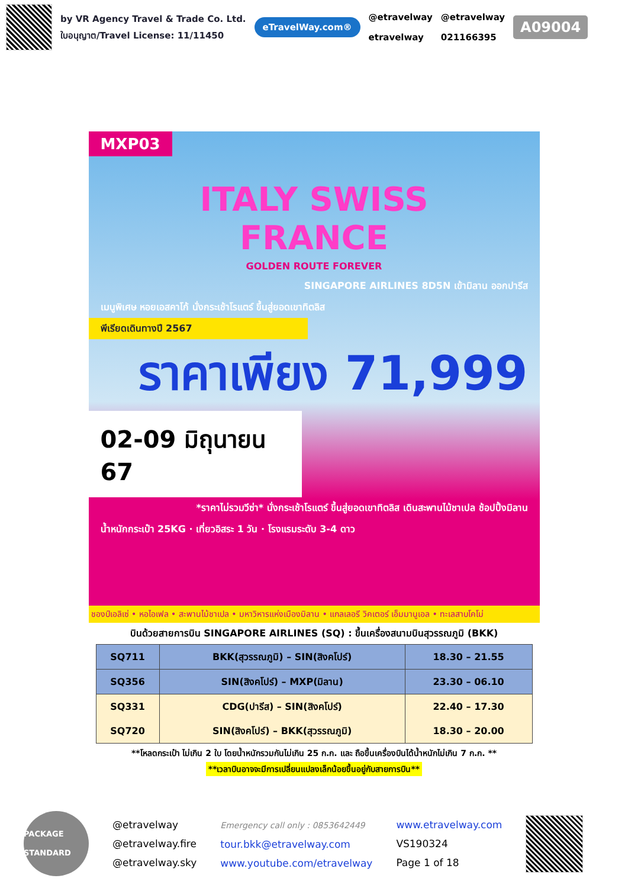by VR Agency Travel & Trade Co. Ltd.
ใบอนุญาต/Travel License: 11/11450
eTravelWay.com®
@etravelway
etravelway
@etravelway
021166395
A09004
MXP03
ITALY SWISS
FRANCE
GOLDEN ROUTE FOREVER
SINGAPORE AIRLINES 8D5N เข้ามิลาน ออกปารีส
เมนูพิเศษ หอยเอสคาโก้ นั่งกระเช้าโรแตร์ ขึ้นสู่ยอดเขาทิตลิส
พีเรียดเดินทางปี 2567
ราคาเพียง 71,999
02-09 มิถุนายน 67
*ราคาไม่รวมวีซ่า* นั่งกระเช้าโรแตร์ ขึ้นสู่ยอดเขาทิตลิส เดินสะพานไม้ชาเปล ช้อปปิ้งมิลาน
น้ำหนักกระเป๋า 25KG · เที่ยวอิสระ 1 วัน · โรงแรมระดับ 3-4 ดาว
ชองป์เอลิเซ่ • หอไอเฟล • สะพานไม้ชาเปล • มหาวิหารแห่งเมืองมิลาน • แกลเลอรี วิคเตอร์ เอ็มมานูเอล • ทะเลสาบโคโม่
บินด้วยสายการบิน SINGAPORE AIRLINES (SQ) : ขึ้นเครื่องสนามบินสุวรรณภูมิ (BKK)
| SQ711 | BKK(สุวรรณภูมิ) – SIN(สิงคโปร์) | 18.30 – 21.55 |
| SQ356 | SIN(สิงคโปร์) – MXP(มิลาน) | 23.30 – 06.10 |
| SQ331 | CDG(ปารีส) – SIN(สิงคโปร์) | 22.40 – 17.30 |
| SQ720 | SIN(สิงคโปร์) – BKK(สุวรรณภูมิ) | 18.30 – 20.00 |
**โหลดกระเป๋า ไม่เกิน 2 ใบ โดยน้ำหนักรวมกันไม่เกิน 25 ก.ก. และ ถือขึ้นเครื่องบินได้น้ำหนักไม่เกิน 7 ก.ก. **
**เวลาบินอาจจะมีการเปลี่ยนแปลงเล็กน้อยขึ้นอยู่กับสายการบิน**
PACKAGE STANDARD
@etravelway
@etravelway.fire
@etravelway.sky
Emergency call only : 0853642449
tour.bkk@etravelway.com
www.youtube.com/etravelway
www.etravelway.com
VS190324
Page 1 of 18